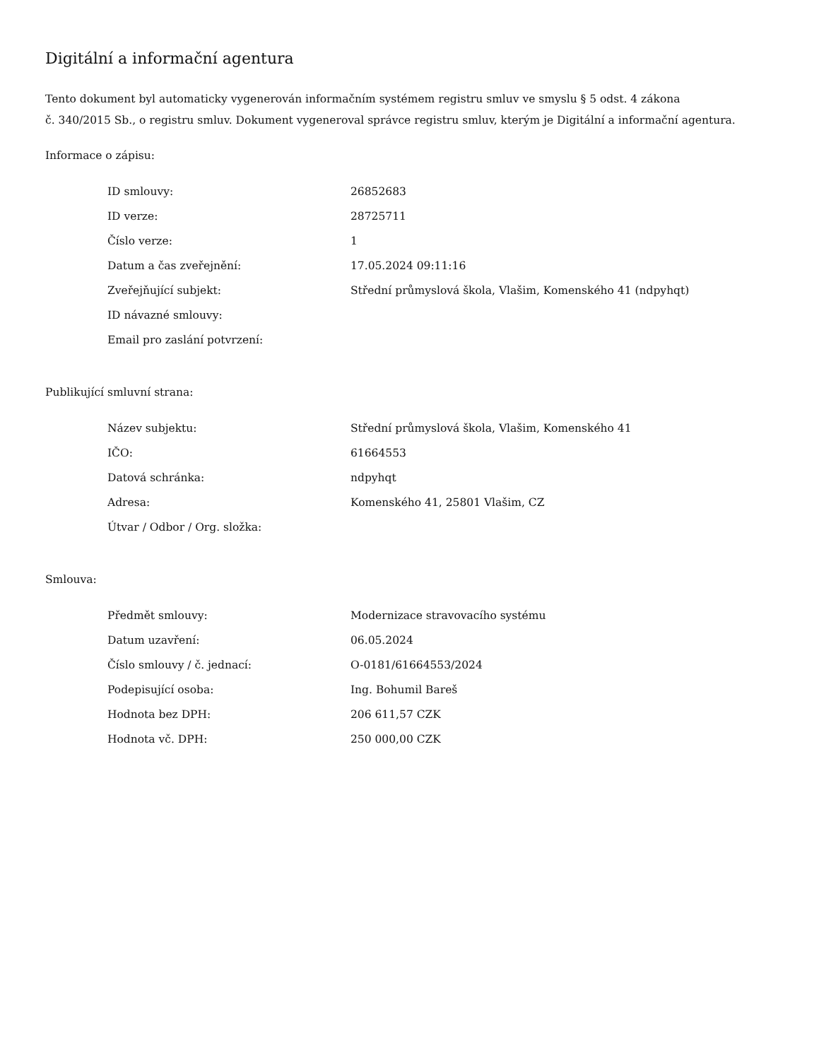Digitální a informační agentura
Tento dokument byl automaticky vygenerován informačním systémem registru smluv ve smyslu § 5 odst. 4 zákona
č. 340/2015 Sb., o registru smluv. Dokument vygeneroval správce registru smluv, kterým je Digitální a informační agentura.
Informace o zápisu:
| ID smlouvy: | 26852683 |
| ID verze: | 28725711 |
| Číslo verze: | 1 |
| Datum a čas zveřejnění: | 17.05.2024 09:11:16 |
| Zveřejňující subjekt: | Střední průmyslová škola, Vlašim, Komenského 41 (ndpyhqt) |
| ID návazné smlouvy: | |
| Email pro zaslání potvrzení: | |
Publikující smluvní strana:
| Název subjektu: | Střední průmyslová škola, Vlašim, Komenského 41 |
| IČO: | 61664553 |
| Datová schránka: | ndpyhqt |
| Adresa: | Komenského 41, 25801 Vlašim, CZ |
| Útvar / Odbor / Org. složka: | |
Smlouva:
| Předmět smlouvy: | Modernizace stravovacího systému |
| Datum uzavření: | 06.05.2024 |
| Číslo smlouvy / č. jednací: | O-0181/61664553/2024 |
| Podepisující osoba: | Ing. Bohumil Bareš |
| Hodnota bez DPH: | 206 611,57 CZK |
| Hodnota vč. DPH: | 250 000,00 CZK |